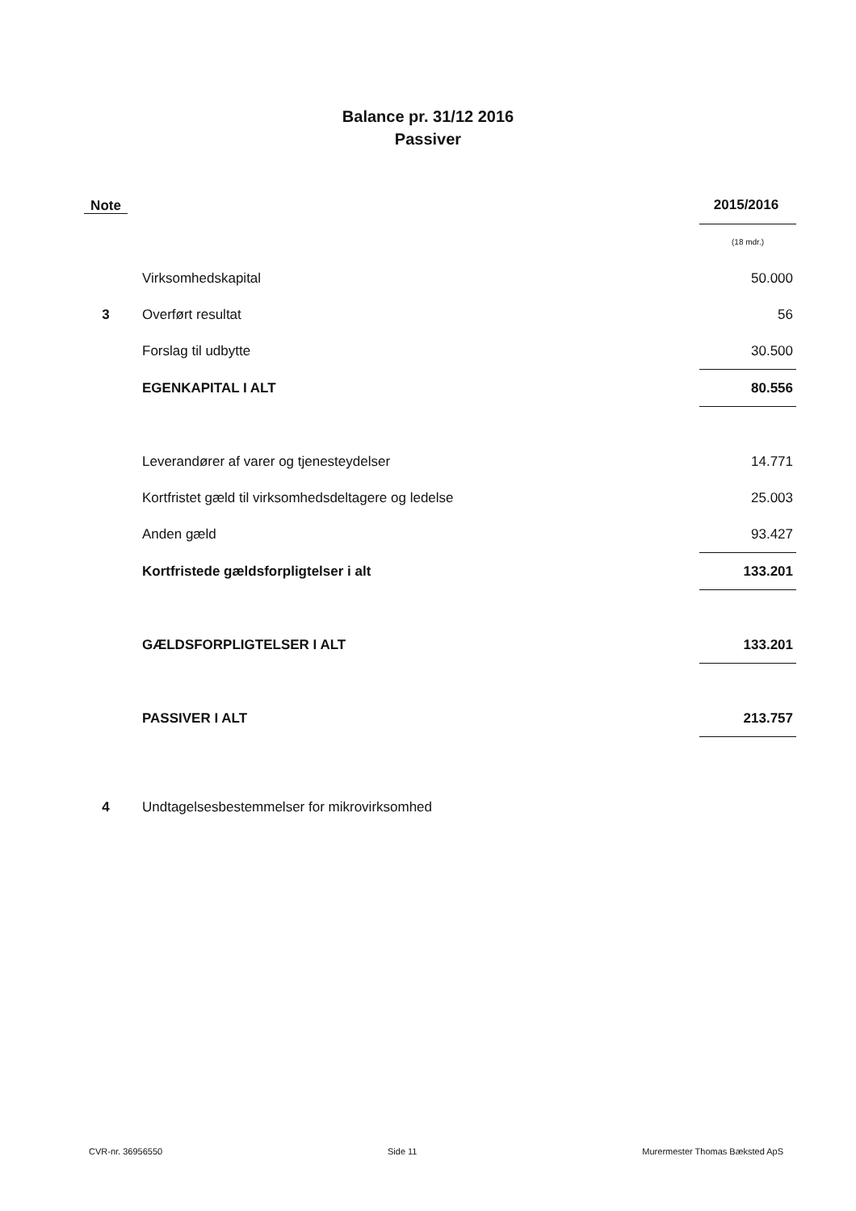Balance pr. 31/12 2016
Passiver
| Note | | 2015/2016 |
| --- | --- | --- |
| | | (18 mdr.) |
| | Virksomhedskapital | 50.000 |
| 3 | Overført resultat | 56 |
| | Forslag til udbytte | 30.500 |
| | EGENKAPITAL I ALT | 80.556 |
| | Leverandører af varer og tjenesteydelser | 14.771 |
| | Kortfristet gæld til virksomhedsdeltagere og ledelse | 25.003 |
| | Anden gæld | 93.427 |
| | Kortfristede gældsforpligtelser i alt | 133.201 |
| | GÆLDSFORPLIGTELSER I ALT | 133.201 |
| | PASSIVER I ALT | 213.757 |
| 4 | Undtagelsesbestemmelser for mikrovirksomhed | |
CVR-nr. 36956550 Side 11 Murermester Thomas Bæksted ApS